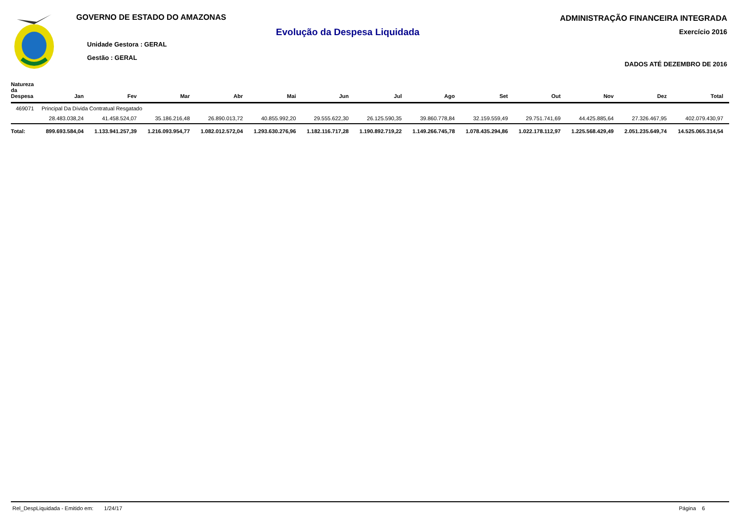GOVERNO DE ESTADO DO AMAZONAS
Evolução da Despesa Liquidada
Unidade Gestora : GERAL
Gestão : GERAL
ADMINISTRAÇÃO FINANCEIRA INTEGRADA
Exercício 2016
DADOS ATÉ DEZEMBRO DE 2016
| Natureza da Despesa | Jan | Fev | Mar | Abr | Mai | Jun | Jul | Ago | Set | Out | Nov | Dez | Total |
| --- | --- | --- | --- | --- | --- | --- | --- | --- | --- | --- | --- | --- | --- |
| 469071 | Principal Da Dívida Contratual Resgatado | | | | | | | | | | | | |
| | 28.483.038,24 | 41.458.524,07 | 35.186.216,48 | 26.890.013,72 | 40.855.992,20 | 29.555.622,30 | 26.125.590,35 | 39.860.778,84 | 32.159.559,49 | 29.751.741,69 | 44.425.885,64 | 27.326.467,95 | 402.079.430,97 |
| Total: | 899.693.584,04 | 1.133.941.257,39 | 1.216.093.954,77 | 1.082.012.572,04 | 1.293.630.276,96 | 1.182.116.717,28 | 1.190.892.719,22 | 1.149.266.745,78 | 1.078.435.294,86 | 1.022.178.112,97 | 1.225.568.429,49 | 2.051.235.649,74 | 14.525.065.314,54 |
Rel_DespLiquidada - Emitido em: 1/24/17 Página 6